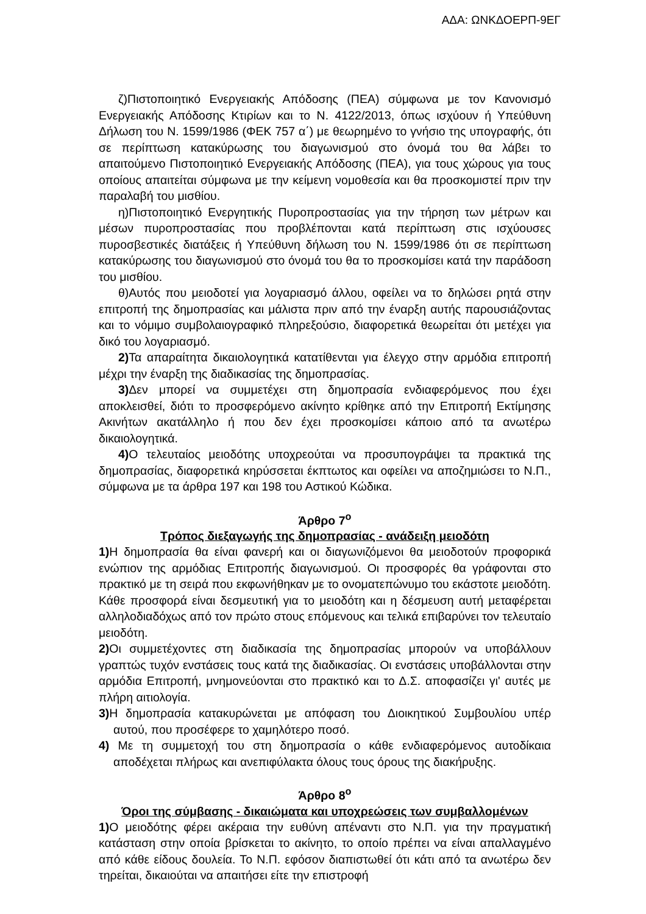ΑΔΑ: ΩΝΚΔΟΕΡΠ-9ΕΓ
ζ)Πιστοποιητικό Ενεργειακής Απόδοσης (ΠΕΑ) σύμφωνα με τον Κανονισμό Ενεργειακής Απόδοσης Κτιρίων και το Ν. 4122/2013, όπως ισχύουν ή Υπεύθυνη Δήλωση του Ν. 1599/1986 (ΦΕΚ 757 α΄) με θεωρημένο το γνήσιο της υπογραφής, ότι σε περίπτωση κατακύρωσης του διαγωνισμού στο όνομά του θα λάβει το απαιτούμενο Πιστοποιητικό Ενεργειακής Απόδοσης (ΠΕΑ), για τους χώρους για τους οποίους απαιτείται σύμφωνα με την κείμενη νομοθεσία και θα προσκομιστεί πριν την παραλαβή του μισθίου.
η)Πιστοποιητικό Ενεργητικής Πυροπροστασίας για την τήρηση των μέτρων και μέσων πυροπροστασίας που προβλέπονται κατά περίπτωση στις ισχύουσες πυροσβεστικές διατάξεις ή Υπεύθυνη δήλωση του Ν. 1599/1986 ότι σε περίπτωση κατακύρωσης του διαγωνισμού στο όνομά του θα το προσκομίσει κατά την παράδοση του μισθίου.
θ)Αυτός που μειοδοτεί για λογαριασμό άλλου, οφείλει να το δηλώσει ρητά στην επιτροπή της δημοπρασίας και μάλιστα πριν από την έναρξη αυτής παρουσιάζοντας και το νόμιμο συμβολαιογραφικό πληρεξούσιο, διαφορετικά θεωρείται ότι μετέχει για δικό του λογαριασμό.
2) Τα απαραίτητα δικαιολογητικά κατατίθενται για έλεγχο στην αρμόδια επιτροπή μέχρι την έναρξη της διαδικασίας της δημοπρασίας.
3) Δεν μπορεί να συμμετέχει στη δημοπρασία ενδιαφερόμενος που έχει αποκλεισθεί, διότι το προσφερόμενο ακίνητο κρίθηκε από την Επιτροπή Εκτίμησης Ακινήτων ακατάλληλο ή που δεν έχει προσκομίσει κάποιο από τα ανωτέρω δικαιολογητικά.
4) Ο τελευταίος μειοδότης υποχρεούται να προσυπογράψει τα πρακτικά της δημοπρασίας, διαφορετικά κηρύσσεται έκπτωτος και οφείλει να αποζημιώσει το Ν.Π., σύμφωνα με τα άρθρα 197 και 198 του Αστικού Κώδικα.
Άρθρο 7<sup>ο</sup>
Τρόπος διεξαγωγής της δημοπρασίας - ανάδειξη μειοδότη
1) Η δημοπρασία θα είναι φανερή και οι διαγωνιζόμενοι θα μειοδοτούν προφορικά ενώπιον της αρμόδιας Επιτροπής διαγωνισμού. Οι προσφορές θα γράφονται στο πρακτικό με τη σειρά που εκφωνήθηκαν με το ονοματεπώνυμο του εκάστοτε μειοδότη. Κάθε προσφορά είναι δεσμευτική για το μειοδότη και η δέσμευση αυτή μεταφέρεται αλληλοδιαδόχως από τον πρώτο στους επόμενους και τελικά επιβαρύνει τον τελευταίο μειοδότη.
2) Οι συμμετέχοντες στη διαδικασία της δημοπρασίας μπορούν να υποβάλλουν γραπτώς τυχόν ενστάσεις τους κατά της διαδικασίας. Οι ενστάσεις υποβάλλονται στην αρμόδια Επιτροπή, μνημονεύονται στο πρακτικό και το Δ.Σ. αποφασίζει γι' αυτές με πλήρη αιτιολογία.
3) Η δημοπρασία κατακυρώνεται με απόφαση του Διοικητικού Συμβουλίου υπέρ αυτού, που προσέφερε το χαμηλότερο ποσό.
4) Με τη συμμετοχή του στη δημοπρασία ο κάθε ενδιαφερόμενος αυτοδίκαια αποδέχεται πλήρως και ανεπιφύλακτα όλους τους όρους της διακήρυξης.
Άρθρο 8<sup>ο</sup>
Όροι της σύμβασης - δικαιώματα και υποχρεώσεις των συμβαλλομένων
1) Ο μειοδότης φέρει ακέραια την ευθύνη απέναντι στο Ν.Π. για την πραγματική κατάσταση στην οποία βρίσκεται το ακίνητο, το οποίο πρέπει να είναι απαλλαγμένο από κάθε είδους δουλεία. Το Ν.Π. εφόσον διαπιστωθεί ότι κάτι από τα ανωτέρω δεν τηρείται, δικαιούται να απαιτήσει είτε την επιστροφή